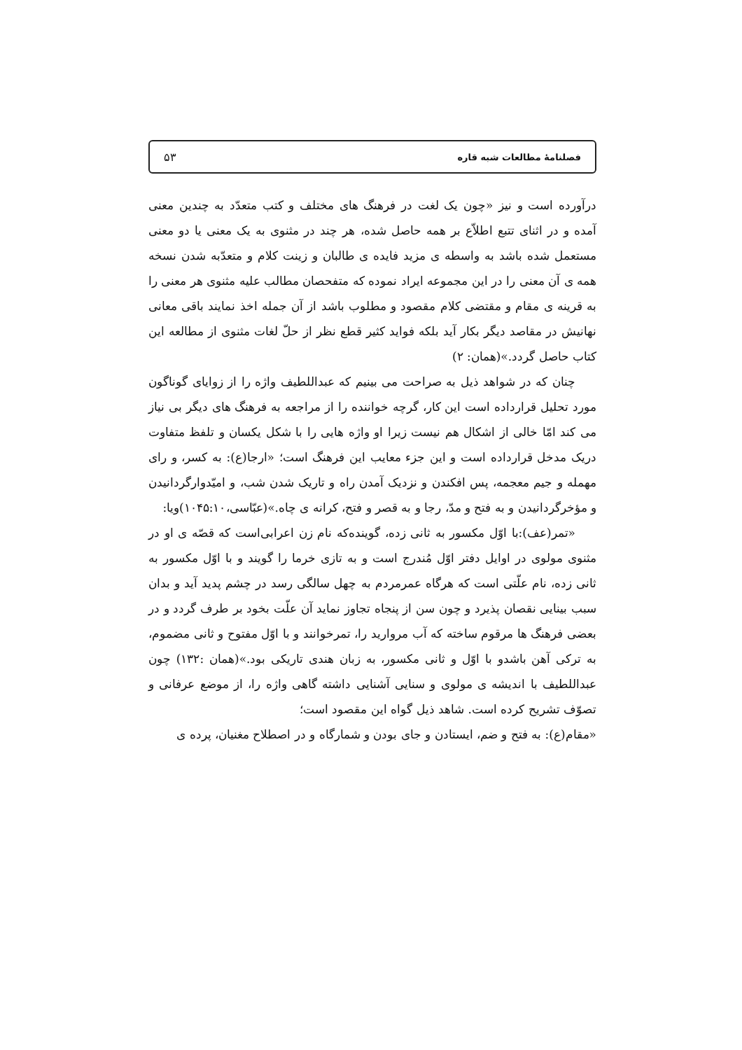فصلنامۀ مطالعات شبه قاره ۵۳
درآورده است و نیز «چون یک لغت در فرهنگ های مختلف و کتب متعدّد به چندین معنی آمده و در اثنای تتبع اطلاّع بر همه حاصل شده، هر چند در مثنوی به یک معنی یا دو معنی مستعمل شده باشد به واسطه ی مزید فایده ی طالبان و زینت کلام و متعدّبه شدن نسخه همه ی آن معنی را در این مجموعه ایراد نموده که متفحصان مطالب علیه مثنوی هر معنی را به قرینه ی مقام و مقتضی کلام مقصود و مطلوب باشد از آن جمله اخذ نمایند باقی معانی نهانیش در مقاصد دیگر بکار آید بلکه فواید کثیر قطع نظر از حلّ لغات مثنوی از مطالعه این کتاب حاصل گردد.»(همان: ۲)
چنان که در شواهد ذیل به صراحت می بینیم که عبداللطیف واژه را از زوایای گوناگون مورد تحلیل قرارداده است این کار، گرچه خواننده را از مراجعه به فرهنگ های دیگر بی نیاز می کند امّا خالی از اشکال هم نیست زیرا او واژه هایی را با شکل یکسان و تلفظ متفاوت دریک مدخل قرارداده است و این جزء معایب این فرهنگ است؛ «ارجا(ع): به کسر، و رای مهمله و جیم معجمه، پس افکندن و نزدیک آمدن راه و تاریک شدن شب، و امیّدوارگردانیدن و مؤخرگردانیدن و به فتح و مدّ، رجا و به قصر و فتح، کرانه ی چاه.»(عبّاسی،۱۰۴۵:۱۰)ویا:
«تمر(عف):با اوّل مکسور به ثانی زده، گوینده‌که نام زن اعرابی‌است که قصّه ی او در مثنوی مولوی در اوایل دفتر اوّل مُندرج است و به تازی خرما را گویند و با اوّل مکسور به ثانی زده، نام علّتی است که هرگاه عمرمردم به چهل سالگی رسد در چشم پدید آید و بدان سبب بینایی نقصان پذیرد و چون سن از پنجاه تجاوز نماید آن علّت بخود بر طرف گردد و در بعضی فرهنگ ها مرقوم ساخته که آب مروارید را، تمرخوانند و با اوّل مفتوح و ثانی مضموم، به ترکی آهن باشدو با اوّل و ثانی مکسور، به زبان هندی تاریکی بود.»(همان :۱۳۲) چون عبداللطیف با اندیشه ی مولوی و سنایی آشنایی داشته گاهی واژه را، از موضع عرفانی و تصوّف تشریح کرده است. شاهد ذیل گواه این مقصود است؛
«مقام(ع): به فتح و ضم، ایستادن و جای بودن و شمارگاه و در اصطلاح مغنیان، پرده ی